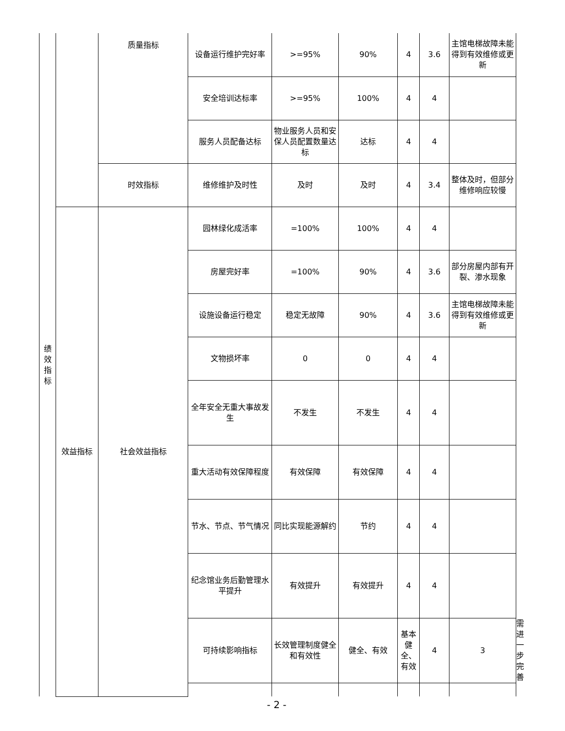| 绩 效 指 标 | | 质量指标 | 设备运行维护完好率 | >=95% | 90% | 4 | 3.6 | 主馆电梯故障未能得到有效维修或更新 | | |
| | | | 安全培训达标率 | >=95% | 100% | 4 | 4 | | | |
| | | | 服务人员配备达标 | 物业服务人员和安保人员配置数量达标 | 达标 | 4 | 4 | | | |
| | | 时效指标 | 维修维护及时性 | 及时 | 及时 | 4 | 3.4 | 整体及时，但部分维修响应较慢 | | |
| | 效益指标 | 社会效益指标 | 园林绿化成活率 | =100% | 100% | 4 | 4 | | | |
| | | | 房屋完好率 | =100% | 90% | 4 | 3.6 | 部分房屋内部有开裂、渗水现象 | | |
| | | | 设施设备运行稳定 | 稳定无故障 | 90% | 4 | 3.6 | 主馆电梯故障未能得到有效维修或更新 | | |
| | | | 文物损坏率 | 0 | 0 | 4 | 4 | | | |
| | | | 全年安全无重大事故发生 | 不发生 | 不发生 | 4 | 4 | | | |
| | | | 重大活动有效保障程度 | 有效保障 | 有效保障 | 4 | 4 | | | |
| | | | 节水、节点、节气情况 | 同比实现能源解约 | 节约 | 4 | 4 | | | |
| | | | 纪念馆业务后勤管理水平提升 | 有效提升 | 有效提升 | 4 | 4 | | | |
| | | | 可持续影响指标 | 长效管理制度健全和有效性 | 健全、有效 | 基本健全、有效 | 4 | 3 | 需进一步完善 | |
- 2 -